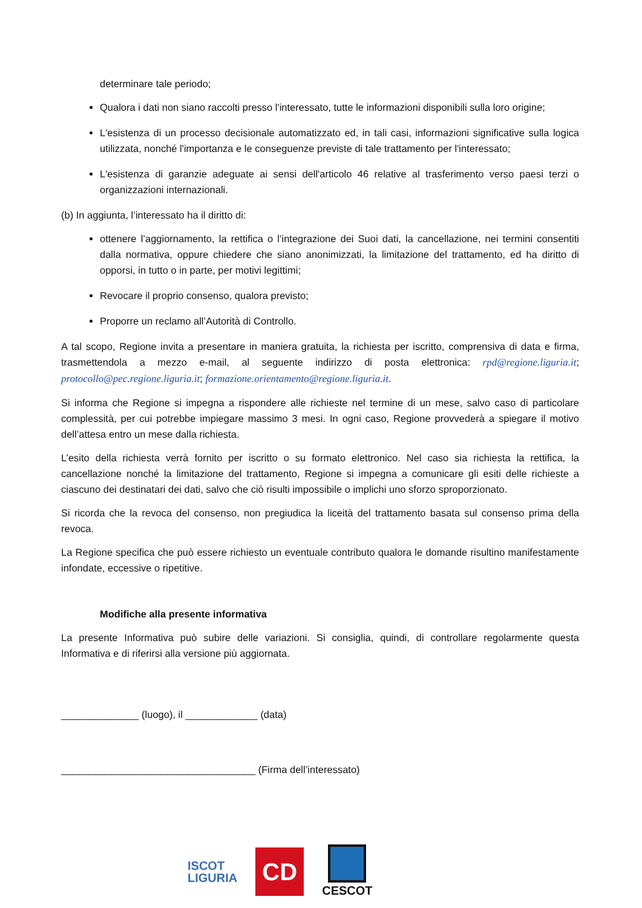determinare tale periodo;
Qualora i dati non siano raccolti presso l'interessato, tutte le informazioni disponibili sulla loro origine;
L'esistenza di un processo decisionale automatizzato ed, in tali casi, informazioni significative sulla logica utilizzata, nonché l'importanza e le conseguenze previste di tale trattamento per l'interessato;
L'esistenza di garanzie adeguate ai sensi dell'articolo 46 relative al trasferimento verso paesi terzi o organizzazioni internazionali.
(b) In aggiunta, l’interessato ha il diritto di:
ottenere l’aggiornamento, la rettifica o l’integrazione dei Suoi dati, la cancellazione, nei termini consentiti dalla normativa, oppure chiedere che siano anonimizzati, la limitazione del trattamento, ed ha diritto di opporsi, in tutto o in parte, per motivi legittimi;
Revocare il proprio consenso, qualora previsto;
Proporre un reclamo all’Autorità di Controllo.
A tal scopo, Regione invita a presentare in maniera gratuita, la richiesta per iscritto, comprensiva di data e firma, trasmettendola a mezzo e-mail, al seguente indirizzo di posta elettronica: rpd@regione.liguria.it; protocollo@pec.regione.liguria.it; formazione.orientamento@regione.liguria.it.
Si informa che Regione si impegna a rispondere alle richieste nel termine di un mese, salvo caso di particolare complessità, per cui potrebbe impiegare massimo 3 mesi. In ogni caso, Regione provvederà a spiegare il motivo dell’attesa entro un mese dalla richiesta.
L’esito della richiesta verrà fornito per iscritto o su formato elettronico. Nel caso sia richiesta la rettifica, la cancellazione nonché la limitazione del trattamento, Regione si impegna a comunicare gli esiti delle richieste a ciascuno dei destinatari dei dati, salvo che ciò risulti impossibile o implichi uno sforzo sproporzionato.
Si ricorda che la revoca del consenso, non pregiudica la liceità del trattamento basata sul consenso prima della revoca.
La Regione specifica che può essere richiesto un eventuale contributo qualora le domande risultino manifestamente infondate, eccessive o ripetitive.
Modifiche alla presente informativa
La presente Informativa può subire delle variazioni. Si consiglia, quindi, di controllare regolarmente questa Informativa e di riferirsi alla versione più aggiornata.
______________ (luogo), il _____________ (data)
___________________________________ (Firma dell’interessato)
ISCOT
LIGURIA
CD
CESCOT